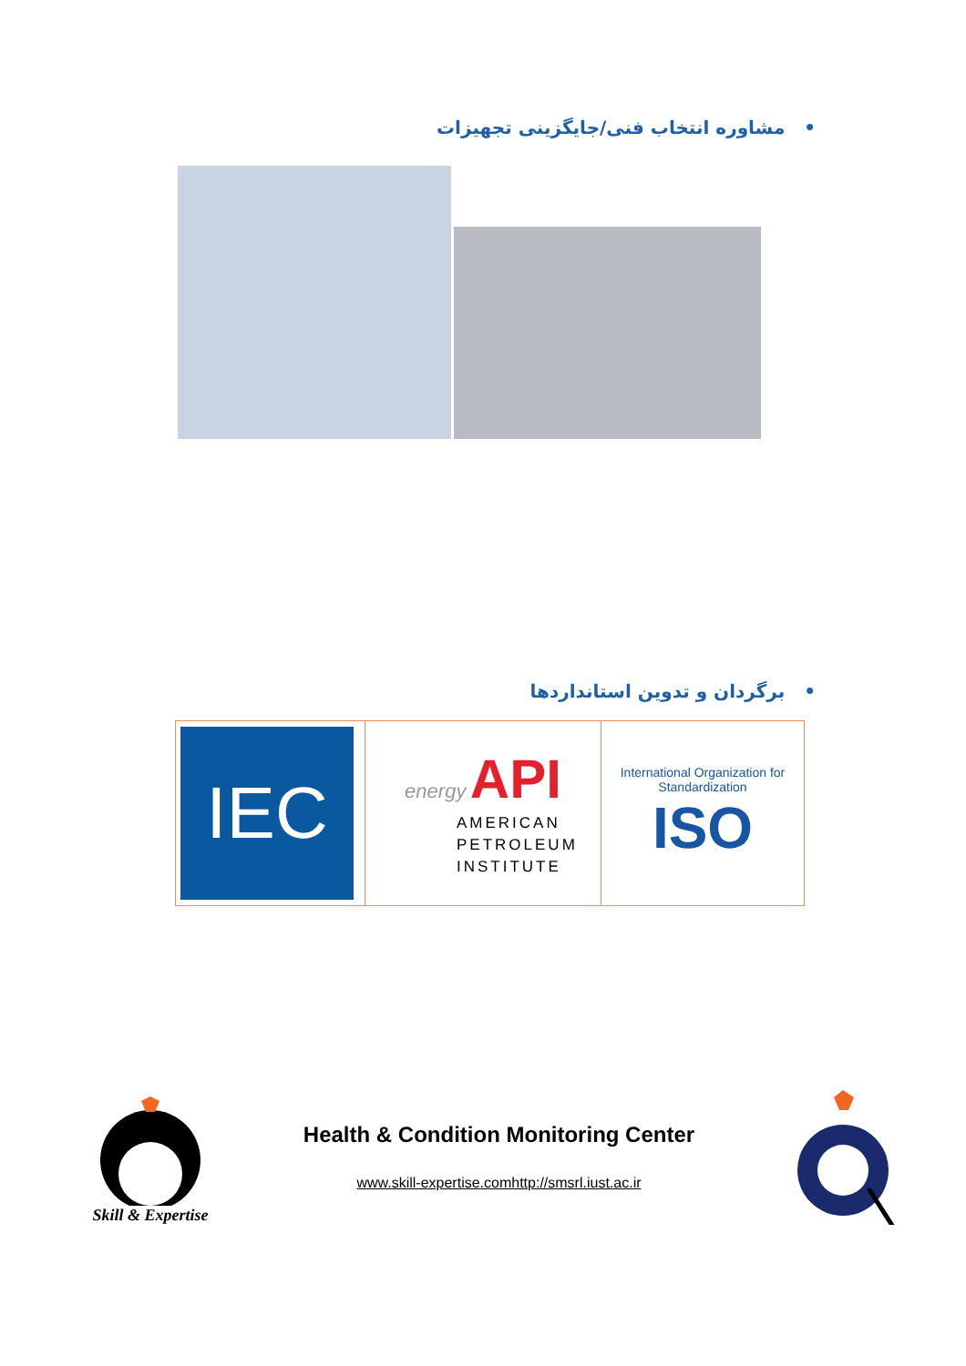• مشاوره انتخاب فنی/جایگزینی تجهیزات
• برگردان و تدوین استانداردها
| IEC | energy API AMERICAN PETROLEUM INSTITUTE | International Organization for Standardization ISO |
Skill & Expertise
Health & Condition Monitoring Center
www.skill-expertise.comhttp://smsrl.iust.ac.ir